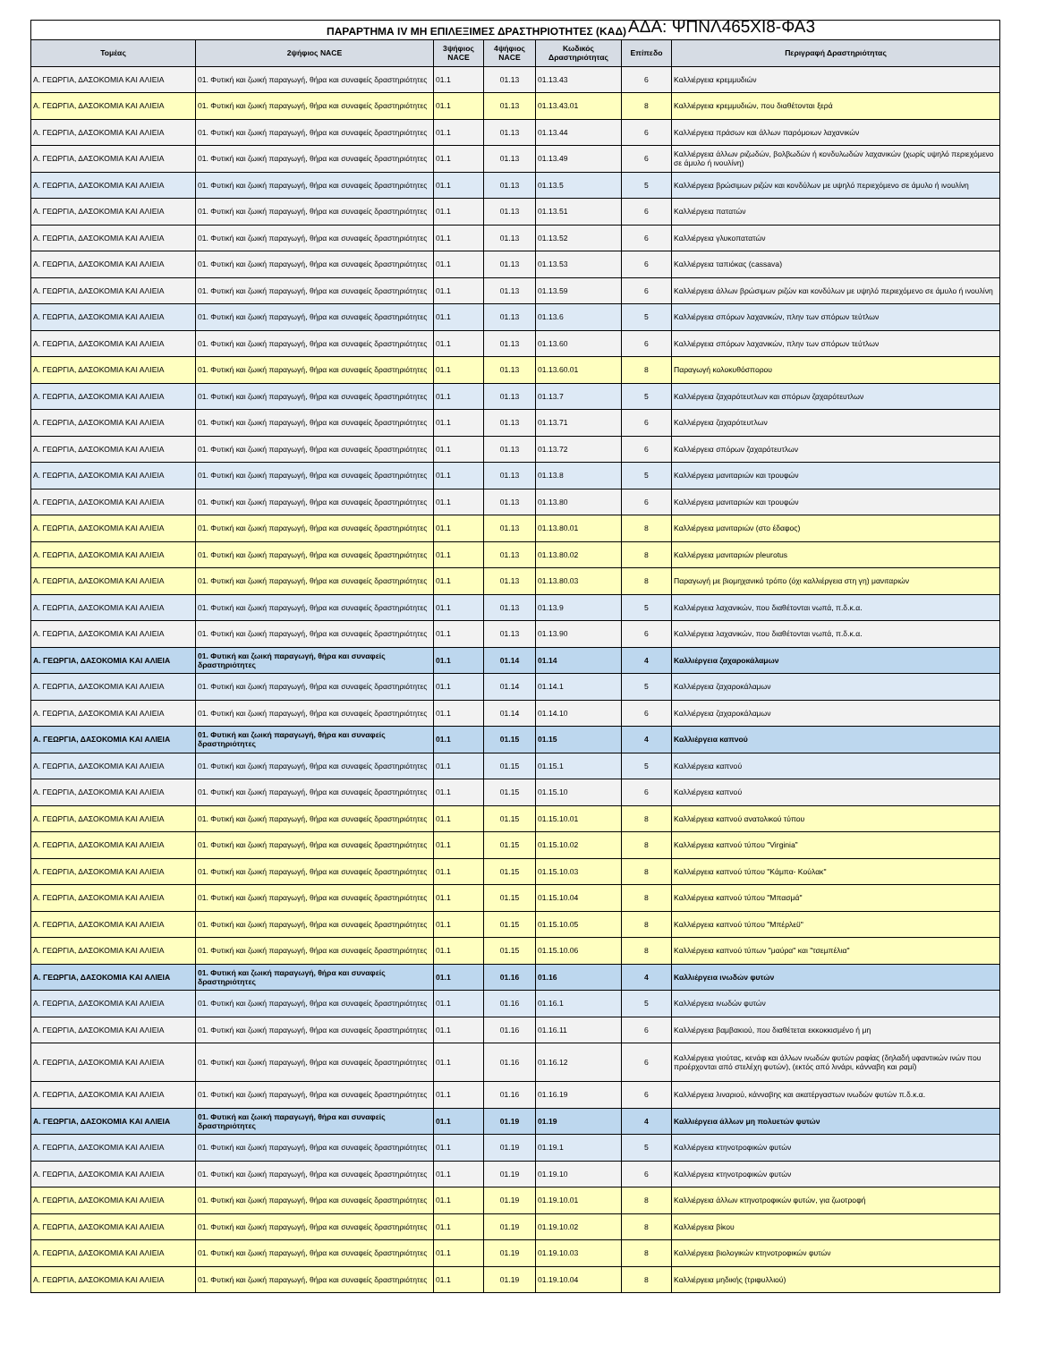ΠΑΡΑΡΤΗΜΑ IV ΜΗ ΕΠΙΛΕΞΙΜΕΣ ΔΡΑΣΤΗΡΙΟΤΗΤΕΣ (ΚΑΔ) ΑΔΑ: ΨΠΝΛ465ΧΙ8-ΦΑ3
| Τομέας | 2ψήφιος NACE | 3ψήφιος NACE | 4ψήφιος NACE | Κωδικός Δραστηριότητας | Επίπεδο | Περιγραφή Δραστηριότητας |
| --- | --- | --- | --- | --- | --- | --- |
| Α. ΓΕΩΡΓΙΑ, ΔΑΣΟΚΟΜΙΑ ΚΑΙ ΑΛΙΕΙΑ | 01. Φυτική και ζωική παραγωγή, θήρα και συναφείς δραστηριότητες | 01.1 | 01.13 | 01.13.43 | 6 | Καλλιέργεια κρεμμυδιών |
| Α. ΓΕΩΡΓΙΑ, ΔΑΣΟΚΟΜΙΑ ΚΑΙ ΑΛΙΕΙΑ | 01. Φυτική και ζωική παραγωγή, θήρα και συναφείς δραστηριότητες | 01.1 | 01.13 | 01.13.43.01 | 8 | Καλλιέργεια κρεμμυδιών, που διαθέτονται ξερά |
| Α. ΓΕΩΡΓΙΑ, ΔΑΣΟΚΟΜΙΑ ΚΑΙ ΑΛΙΕΙΑ | 01. Φυτική και ζωική παραγωγή, θήρα και συναφείς δραστηριότητες | 01.1 | 01.13 | 01.13.44 | 6 | Καλλιέργεια πράσων και άλλων παρόμοιων λαχανικών |
| Α. ΓΕΩΡΓΙΑ, ΔΑΣΟΚΟΜΙΑ ΚΑΙ ΑΛΙΕΙΑ | 01. Φυτική και ζωική παραγωγή, θήρα και συναφείς δραστηριότητες | 01.1 | 01.13 | 01.13.49 | 6 | Καλλιέργεια άλλων ριζωδών, βολβωδών ή κονδυλωδών λαχανικών (χωρίς υψηλό περιεχόμενο σε άμυλο ή ινουλίνη) |
| Α. ΓΕΩΡΓΙΑ, ΔΑΣΟΚΟΜΙΑ ΚΑΙ ΑΛΙΕΙΑ | 01. Φυτική και ζωική παραγωγή, θήρα και συναφείς δραστηριότητες | 01.1 | 01.13 | 01.13.5 | 5 | Καλλιέργεια βρώσιμων ριζών και κονδύλων με υψηλό περιεχόμενο σε άμυλο ή ινουλίνη |
| Α. ΓΕΩΡΓΙΑ, ΔΑΣΟΚΟΜΙΑ ΚΑΙ ΑΛΙΕΙΑ | 01. Φυτική και ζωική παραγωγή, θήρα και συναφείς δραστηριότητες | 01.1 | 01.13 | 01.13.51 | 6 | Καλλιέργεια πατατών |
| Α. ΓΕΩΡΓΙΑ, ΔΑΣΟΚΟΜΙΑ ΚΑΙ ΑΛΙΕΙΑ | 01. Φυτική και ζωική παραγωγή, θήρα και συναφείς δραστηριότητες | 01.1 | 01.13 | 01.13.52 | 6 | Καλλιέργεια γλυκοπατατών |
| Α. ΓΕΩΡΓΙΑ, ΔΑΣΟΚΟΜΙΑ ΚΑΙ ΑΛΙΕΙΑ | 01. Φυτική και ζωική παραγωγή, θήρα και συναφείς δραστηριότητες | 01.1 | 01.13 | 01.13.53 | 6 | Καλλιέργεια ταπιόκας (cassava) |
| Α. ΓΕΩΡΓΙΑ, ΔΑΣΟΚΟΜΙΑ ΚΑΙ ΑΛΙΕΙΑ | 01. Φυτική και ζωική παραγωγή, θήρα και συναφείς δραστηριότητες | 01.1 | 01.13 | 01.13.59 | 6 | Καλλιέργεια άλλων βρώσιμων ριζών και κονδύλων με υψηλό περιεχόμενο σε άμυλο ή ινουλίνη |
| Α. ΓΕΩΡΓΙΑ, ΔΑΣΟΚΟΜΙΑ ΚΑΙ ΑΛΙΕΙΑ | 01. Φυτική και ζωική παραγωγή, θήρα και συναφείς δραστηριότητες | 01.1 | 01.13 | 01.13.6 | 5 | Καλλιέργεια σπόρων λαχανικών, πλην των σπόρων τεύτλων |
| Α. ΓΕΩΡΓΙΑ, ΔΑΣΟΚΟΜΙΑ ΚΑΙ ΑΛΙΕΙΑ | 01. Φυτική και ζωική παραγωγή, θήρα και συναφείς δραστηριότητες | 01.1 | 01.13 | 01.13.60 | 6 | Καλλιέργεια σπόρων λαχανικών, πλην των σπόρων τεύτλων |
| Α. ΓΕΩΡΓΙΑ, ΔΑΣΟΚΟΜΙΑ ΚΑΙ ΑΛΙΕΙΑ | 01. Φυτική και ζωική παραγωγή, θήρα και συναφείς δραστηριότητες | 01.1 | 01.13 | 01.13.60.01 | 8 | Παραγωγή κολοκυθόσπορου |
| Α. ΓΕΩΡΓΙΑ, ΔΑΣΟΚΟΜΙΑ ΚΑΙ ΑΛΙΕΙΑ | 01. Φυτική και ζωική παραγωγή, θήρα και συναφείς δραστηριότητες | 01.1 | 01.13 | 01.13.7 | 5 | Καλλιέργεια ζαχαρότευτλων και σπόρων ζαχαρότευτλων |
| Α. ΓΕΩΡΓΙΑ, ΔΑΣΟΚΟΜΙΑ ΚΑΙ ΑΛΙΕΙΑ | 01. Φυτική και ζωική παραγωγή, θήρα και συναφείς δραστηριότητες | 01.1 | 01.13 | 01.13.71 | 6 | Καλλιέργεια ζαχαρότευτλων |
| Α. ΓΕΩΡΓΙΑ, ΔΑΣΟΚΟΜΙΑ ΚΑΙ ΑΛΙΕΙΑ | 01. Φυτική και ζωική παραγωγή, θήρα και συναφείς δραστηριότητες | 01.1 | 01.13 | 01.13.72 | 6 | Καλλιέργεια σπόρων ζαχαρότευτλων |
| Α. ΓΕΩΡΓΙΑ, ΔΑΣΟΚΟΜΙΑ ΚΑΙ ΑΛΙΕΙΑ | 01. Φυτική και ζωική παραγωγή, θήρα και συναφείς δραστηριότητες | 01.1 | 01.13 | 01.13.8 | 5 | Καλλιέργεια μανιταριών και τρουφών |
| Α. ΓΕΩΡΓΙΑ, ΔΑΣΟΚΟΜΙΑ ΚΑΙ ΑΛΙΕΙΑ | 01. Φυτική και ζωική παραγωγή, θήρα και συναφείς δραστηριότητες | 01.1 | 01.13 | 01.13.80 | 6 | Καλλιέργεια μανιταριών και τρουφών |
| Α. ΓΕΩΡΓΙΑ, ΔΑΣΟΚΟΜΙΑ ΚΑΙ ΑΛΙΕΙΑ | 01. Φυτική και ζωική παραγωγή, θήρα και συναφείς δραστηριότητες | 01.1 | 01.13 | 01.13.80.01 | 8 | Καλλιέργεια μανιταριών (στο έδαφος) |
| Α. ΓΕΩΡΓΙΑ, ΔΑΣΟΚΟΜΙΑ ΚΑΙ ΑΛΙΕΙΑ | 01. Φυτική και ζωική παραγωγή, θήρα και συναφείς δραστηριότητες | 01.1 | 01.13 | 01.13.80.02 | 8 | Καλλιέργεια μανιταριών pleurotus |
| Α. ΓΕΩΡΓΙΑ, ΔΑΣΟΚΟΜΙΑ ΚΑΙ ΑΛΙΕΙΑ | 01. Φυτική και ζωική παραγωγή, θήρα και συναφείς δραστηριότητες | 01.1 | 01.13 | 01.13.80.03 | 8 | Παραγωγή με βιομηχανικό τρόπο (όχι καλλιέργεια στη γη) μανιταριών |
| Α. ΓΕΩΡΓΙΑ, ΔΑΣΟΚΟΜΙΑ ΚΑΙ ΑΛΙΕΙΑ | 01. Φυτική και ζωική παραγωγή, θήρα και συναφείς δραστηριότητες | 01.1 | 01.13 | 01.13.9 | 5 | Καλλιέργεια λαχανικών, που διαθέτονται νωπά, π.δ.κ.α. |
| Α. ΓΕΩΡΓΙΑ, ΔΑΣΟΚΟΜΙΑ ΚΑΙ ΑΛΙΕΙΑ | 01. Φυτική και ζωική παραγωγή, θήρα και συναφείς δραστηριότητες | 01.1 | 01.13 | 01.13.90 | 6 | Καλλιέργεια λαχανικών, που διαθέτονται νωπά, π.δ.κ.α. |
| Α. ΓΕΩΡΓΙΑ, ΔΑΣΟΚΟΜΙΑ ΚΑΙ ΑΛΙΕΙΑ | 01. Φυτική και ζωική παραγωγή, θήρα και συναφείς δραστηριότητες | 01.1 | 01.14 | 01.14 | 4 | Καλλιέργεια ζαχαροκάλαμων |
| Α. ΓΕΩΡΓΙΑ, ΔΑΣΟΚΟΜΙΑ ΚΑΙ ΑΛΙΕΙΑ | 01. Φυτική και ζωική παραγωγή, θήρα και συναφείς δραστηριότητες | 01.1 | 01.14 | 01.14.1 | 5 | Καλλιέργεια ζαχαροκάλαμων |
| Α. ΓΕΩΡΓΙΑ, ΔΑΣΟΚΟΜΙΑ ΚΑΙ ΑΛΙΕΙΑ | 01. Φυτική και ζωική παραγωγή, θήρα και συναφείς δραστηριότητες | 01.1 | 01.14 | 01.14.10 | 6 | Καλλιέργεια ζαχαροκάλαμων |
| Α. ΓΕΩΡΓΙΑ, ΔΑΣΟΚΟΜΙΑ ΚΑΙ ΑΛΙΕΙΑ | 01. Φυτική και ζωική παραγωγή, θήρα και συναφείς δραστηριότητες | 01.1 | 01.15 | 01.15 | 4 | Καλλιέργεια καπνού |
| Α. ΓΕΩΡΓΙΑ, ΔΑΣΟΚΟΜΙΑ ΚΑΙ ΑΛΙΕΙΑ | 01. Φυτική και ζωική παραγωγή, θήρα και συναφείς δραστηριότητες | 01.1 | 01.15 | 01.15.1 | 5 | Καλλιέργεια καπνού |
| Α. ΓΕΩΡΓΙΑ, ΔΑΣΟΚΟΜΙΑ ΚΑΙ ΑΛΙΕΙΑ | 01. Φυτική και ζωική παραγωγή, θήρα και συναφείς δραστηριότητες | 01.1 | 01.15 | 01.15.10 | 6 | Καλλιέργεια καπνού |
| Α. ΓΕΩΡΓΙΑ, ΔΑΣΟΚΟΜΙΑ ΚΑΙ ΑΛΙΕΙΑ | 01. Φυτική και ζωική παραγωγή, θήρα και συναφείς δραστηριότητες | 01.1 | 01.15 | 01.15.10.01 | 8 | Καλλιέργεια καπνού ανατολικού τύπου |
| Α. ΓΕΩΡΓΙΑ, ΔΑΣΟΚΟΜΙΑ ΚΑΙ ΑΛΙΕΙΑ | 01. Φυτική και ζωική παραγωγή, θήρα και συναφείς δραστηριότητες | 01.1 | 01.15 | 01.15.10.02 | 8 | Καλλιέργεια καπνού τύπου "Virginia” |
| Α. ΓΕΩΡΓΙΑ, ΔΑΣΟΚΟΜΙΑ ΚΑΙ ΑΛΙΕΙΑ | 01. Φυτική και ζωική παραγωγή, θήρα και συναφείς δραστηριότητες | 01.1 | 01.15 | 01.15.10.03 | 8 | Καλλιέργεια καπνού τύπου "Κάμπα- Κούλακ" |
| Α. ΓΕΩΡΓΙΑ, ΔΑΣΟΚΟΜΙΑ ΚΑΙ ΑΛΙΕΙΑ | 01. Φυτική και ζωική παραγωγή, θήρα και συναφείς δραστηριότητες | 01.1 | 01.15 | 01.15.10.04 | 8 | Καλλιέργεια καπνού τύπου "Μπασμά" |
| Α. ΓΕΩΡΓΙΑ, ΔΑΣΟΚΟΜΙΑ ΚΑΙ ΑΛΙΕΙΑ | 01. Φυτική και ζωική παραγωγή, θήρα και συναφείς δραστηριότητες | 01.1 | 01.15 | 01.15.10.05 | 8 | Καλλιέργεια καπνού τύπου "Μπέρλεϋ" |
| Α. ΓΕΩΡΓΙΑ, ΔΑΣΟΚΟΜΙΑ ΚΑΙ ΑΛΙΕΙΑ | 01. Φυτική και ζωική παραγωγή, θήρα και συναφείς δραστηριότητες | 01.1 | 01.15 | 01.15.10.06 | 8 | Καλλιέργεια καπνού τύπων "μαύρα" και "τσεμπέλια" |
| Α. ΓΕΩΡΓΙΑ, ΔΑΣΟΚΟΜΙΑ ΚΑΙ ΑΛΙΕΙΑ | 01. Φυτική και ζωική παραγωγή, θήρα και συναφείς δραστηριότητες | 01.1 | 01.16 | 01.16 | 4 | Καλλιέργεια ινωδών φυτών |
| Α. ΓΕΩΡΓΙΑ, ΔΑΣΟΚΟΜΙΑ ΚΑΙ ΑΛΙΕΙΑ | 01. Φυτική και ζωική παραγωγή, θήρα και συναφείς δραστηριότητες | 01.1 | 01.16 | 01.16.1 | 5 | Καλλιέργεια ινωδών φυτών |
| Α. ΓΕΩΡΓΙΑ, ΔΑΣΟΚΟΜΙΑ ΚΑΙ ΑΛΙΕΙΑ | 01. Φυτική και ζωική παραγωγή, θήρα και συναφείς δραστηριότητες | 01.1 | 01.16 | 01.16.11 | 6 | Καλλιέργεια βαμβακιού, που διαθέτεται εκκοκκισμένο ή μη |
| Α. ΓΕΩΡΓΙΑ, ΔΑΣΟΚΟΜΙΑ ΚΑΙ ΑΛΙΕΙΑ | 01. Φυτική και ζωική παραγωγή, θήρα και συναφείς δραστηριότητες | 01.1 | 01.16 | 01.16.12 | 6 | Καλλιέργεια γιούτας, κενάφ και άλλων ινωδών φυτών ραφίας (δηλαδή υφαντικών ινών που προέρχονται από στελέχη φυτών), (εκτός από λινάρι, κάνναβη και ραμί) |
| Α. ΓΕΩΡΓΙΑ, ΔΑΣΟΚΟΜΙΑ ΚΑΙ ΑΛΙΕΙΑ | 01. Φυτική και ζωική παραγωγή, θήρα και συναφείς δραστηριότητες | 01.1 | 01.16 | 01.16.19 | 6 | Καλλιέργεια λιναριού, κάνναβης και ακατέργαστων ινωδών φυτών π.δ.κ.α. |
| Α. ΓΕΩΡΓΙΑ, ΔΑΣΟΚΟΜΙΑ ΚΑΙ ΑΛΙΕΙΑ | 01. Φυτική και ζωική παραγωγή, θήρα και συναφείς δραστηριότητες | 01.1 | 01.19 | 01.19 | 4 | Καλλιέργεια άλλων μη πολυετών φυτών |
| Α. ΓΕΩΡΓΙΑ, ΔΑΣΟΚΟΜΙΑ ΚΑΙ ΑΛΙΕΙΑ | 01. Φυτική και ζωική παραγωγή, θήρα και συναφείς δραστηριότητες | 01.1 | 01.19 | 01.19.1 | 5 | Καλλιέργεια κτηνοτροφικών φυτών |
| Α. ΓΕΩΡΓΙΑ, ΔΑΣΟΚΟΜΙΑ ΚΑΙ ΑΛΙΕΙΑ | 01. Φυτική και ζωική παραγωγή, θήρα και συναφείς δραστηριότητες | 01.1 | 01.19 | 01.19.10 | 6 | Καλλιέργεια κτηνοτροφικών φυτών |
| Α. ΓΕΩΡΓΙΑ, ΔΑΣΟΚΟΜΙΑ ΚΑΙ ΑΛΙΕΙΑ | 01. Φυτική και ζωική παραγωγή, θήρα και συναφείς δραστηριότητες | 01.1 | 01.19 | 01.19.10.01 | 8 | Καλλιέργεια άλλων κτηνοτροφικών φυτών, για ζωοτροφή |
| Α. ΓΕΩΡΓΙΑ, ΔΑΣΟΚΟΜΙΑ ΚΑΙ ΑΛΙΕΙΑ | 01. Φυτική και ζωική παραγωγή, θήρα και συναφείς δραστηριότητες | 01.1 | 01.19 | 01.19.10.02 | 8 | Καλλιέργεια βίκου |
| Α. ΓΕΩΡΓΙΑ, ΔΑΣΟΚΟΜΙΑ ΚΑΙ ΑΛΙΕΙΑ | 01. Φυτική και ζωική παραγωγή, θήρα και συναφείς δραστηριότητες | 01.1 | 01.19 | 01.19.10.03 | 8 | Καλλιέργεια βιολογικών κτηνοτροφικών φυτών |
| Α. ΓΕΩΡΓΙΑ, ΔΑΣΟΚΟΜΙΑ ΚΑΙ ΑΛΙΕΙΑ | 01. Φυτική και ζωική παραγωγή, θήρα και συναφείς δραστηριότητες | 01.1 | 01.19 | 01.19.10.04 | 8 | Καλλιέργεια μηδικής (τριφυλλιού) |